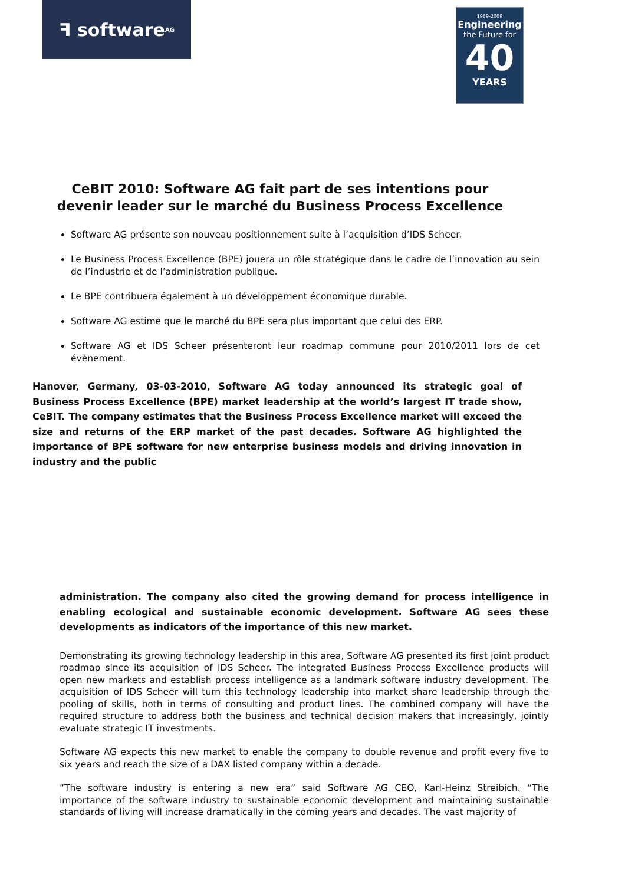ꟻ software<sup>AG</sup>
1969-2009
Engineering
the Future for
40
YEARS
CeBIT 2010: Software AG fait part de ses intentions pour devenir leader sur le marché du Business Process Excellence
Software AG présente son nouveau positionnement suite à l’acquisition d’IDS Scheer.
Le Business Process Excellence (BPE) jouera un rôle stratégique dans le cadre de l’innovation au sein de l’industrie et de l’administration publique.
Le BPE contribuera également à un développement économique durable.
Software AG estime que le marché du BPE sera plus important que celui des ERP.
Software AG et IDS Scheer présenteront leur roadmap commune pour 2010/2011 lors de cet évènement.
Hanover, Germany, 03-03-2010, Software AG today announced its strategic goal of Business Process Excellence (BPE) market leadership at the world’s largest IT trade show, CeBIT. The company estimates that the Business Process Excellence market will exceed the size and returns of the ERP market of the past decades. Software AG highlighted the importance of BPE software for new enterprise business models and driving innovation in industry and the public
administration. The company also cited the growing demand for process intelligence in enabling ecological and sustainable economic development. Software AG sees these developments as indicators of the importance of this new market.
Demonstrating its growing technology leadership in this area, Software AG presented its first joint product roadmap since its acquisition of IDS Scheer. The integrated Business Process Excellence products will open new markets and establish process intelligence as a landmark software industry development. The acquisition of IDS Scheer will turn this technology leadership into market share leadership through the pooling of skills, both in terms of consulting and product lines. The combined company will have the required structure to address both the business and technical decision makers that increasingly, jointly evaluate strategic IT investments.
Software AG expects this new market to enable the company to double revenue and profit every five to six years and reach the size of a DAX listed company within a decade.
“The software industry is entering a new era” said Software AG CEO, Karl-Heinz Streibich. “The importance of the software industry to sustainable economic development and maintaining sustainable standards of living will increase dramatically in the coming years and decades. The vast majority of